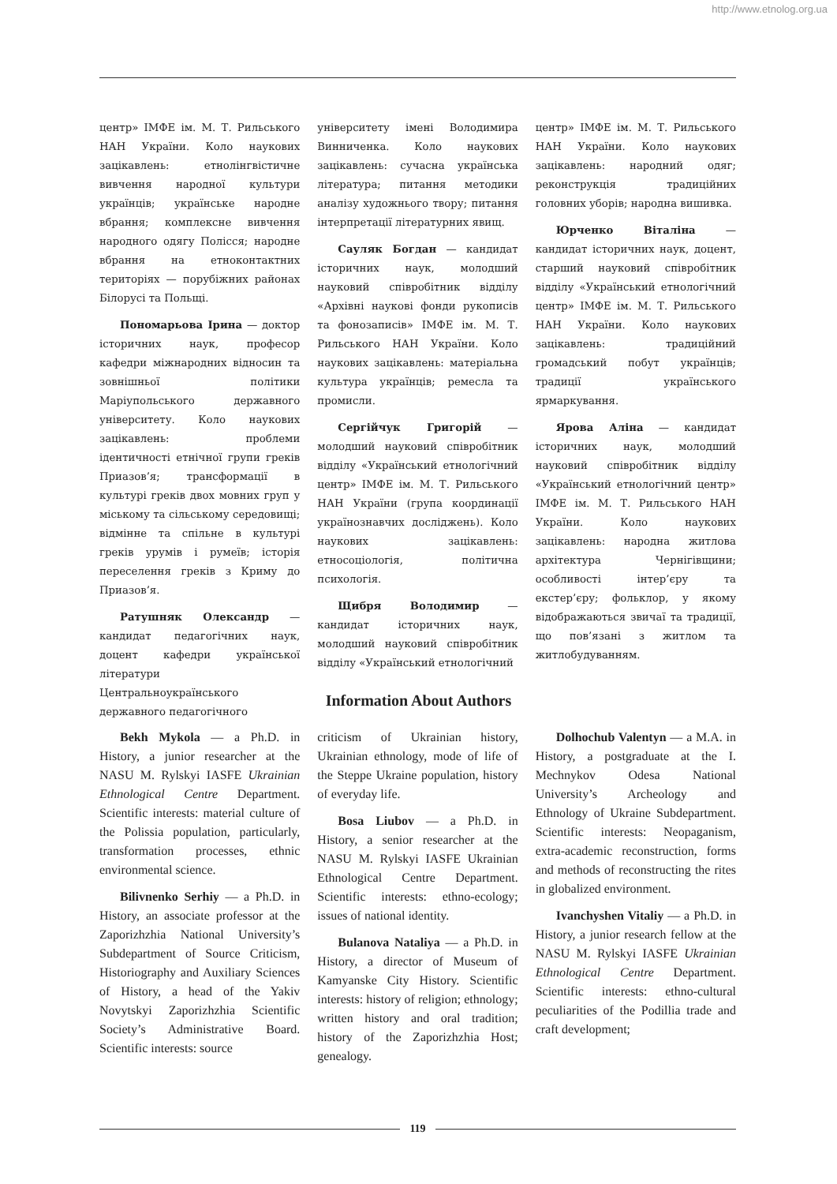http://www.etnolog.org.ua
центр» ІМФЕ ім. М. Т. Рильського НАН України. Коло наукових зацікавлень: етнолінгвістичне вивчення народної культури українців; українське народне вбрання; комплексне вивчення народного одягу Полісся; народне вбрання на етноконтактних територіях — порубіжних районах Білорусі та Польщі.
Пономарьова Ірина — доктор історичних наук, професор кафедри міжнародних відносин та зовнішньої політики Маріупольського державного університету. Коло наукових зацікавлень: проблеми ідентичності етнічної групи греків Приазов’я; трансформації в культурі греків двох мовних груп у міському та сільському середовищі; відмінне та спільне в культурі греків урумів і румеїв; історія переселення греків з Криму до Приазов’я.
Ратушняк Олександр — кандидат педагогічних наук, доцент кафедри української літератури Центральноукраїнського державного педагогічного
університету імені Володимира Винниченка. Коло наукових зацікавлень: сучасна українська література; питання методики аналізу художнього твору; питання інтерпретації літературних явищ.
Сауляк Богдан — кандидат історичних наук, молодший науковий співробітник відділу «Архівні наукові фонди рукописів та фонозаписів» ІМФЕ ім. М. Т. Рильського НАН України. Коло наукових зацікавлень: матеріальна культура українців; ремесла та промисли.
Сергійчук Григорій — молодший науковий співробітник відділу «Український етнологічний центр» ІМФЕ ім. М. Т. Рильського НАН України (група координації українознавчих досліджень). Коло наукових зацікавлень: етносоціологія, політична психологія.
Щибря Володимир — кандидат історичних наук, молодший науковий співробітник відділу «Український етнологічний
центр» ІМФЕ ім. М. Т. Рильського НАН України. Коло наукових зацікавлень: народний одяг; реконструкція традиційних головних уборів; народна вишивка.
Юрченко Віталіна — кандидат історичних наук, доцент, старший науковий співробітник відділу «Український етнологічний центр» ІМФЕ ім. М. Т. Рильського НАН України. Коло наукових зацікавлень: традиційний громадський побут українців; традиції українського ярмаркування.
Ярова Аліна — кандидат історичних наук, молодший науковий співробітник відділу «Український етнологічний центр» ІМФЕ ім. М. Т. Рильського НАН України. Коло наукових зацікавлень: народна житлова архітектура Чернігівщини; особливості інтер’єру та екстер’єру; фольклор, у якому відображаються звичаї та традиції, що пов’язані з житлом та житлобудуванням.
Information About Authors
Bekh Mykola — a Ph.D. in History, a junior researcher at the NASU M. Rylskyi IASFE Ukrainian Ethnological Centre Department. Scientific interests: material culture of the Polissia population, particularly, transformation processes, ethnic environmental science.
Bilivnenko Serhiy — a Ph.D. in History, an associate professor at the Zaporizhzhia National University’s Subdepartment of Source Criticism, Historiography and Auxiliary Sciences of History, a head of the Yakiv Novytskyi Zaporizhzhia Scientific Society’s Administrative Board. Scientific interests: source
criticism of Ukrainian history, Ukrainian ethnology, mode of life of the Steppe Ukraine population, history of everyday life.
Bosa Liubov — a Ph.D. in History, a senior researcher at the NASU M. Rylskyi IASFE Ukrainian Ethnological Centre Department. Scientific interests: ethno-ecology; issues of national identity.
Bulanova Nataliya — a Ph.D. in History, a director of Museum of Kamyanske City History. Scientific interests: history of religion; ethnology; written history and oral tradition; history of the Zaporizhzhia Host; genealogy.
Dolhochub Valentyn — a M.A. in History, a postgraduate at the I. Mechnykov Odesa National University’s Archeology and Ethnology of Ukraine Subdepartment. Scientific interests: Neopaganism, extra-academic reconstruction, forms and methods of reconstructing the rites in globalized environment.
Ivanchyshen Vitaliy — a Ph.D. in History, a junior research fellow at the NASU M. Rylskyi IASFE Ukrainian Ethnological Centre Department. Scientific interests: ethno-cultural peculiarities of the Podillia trade and craft development;
119